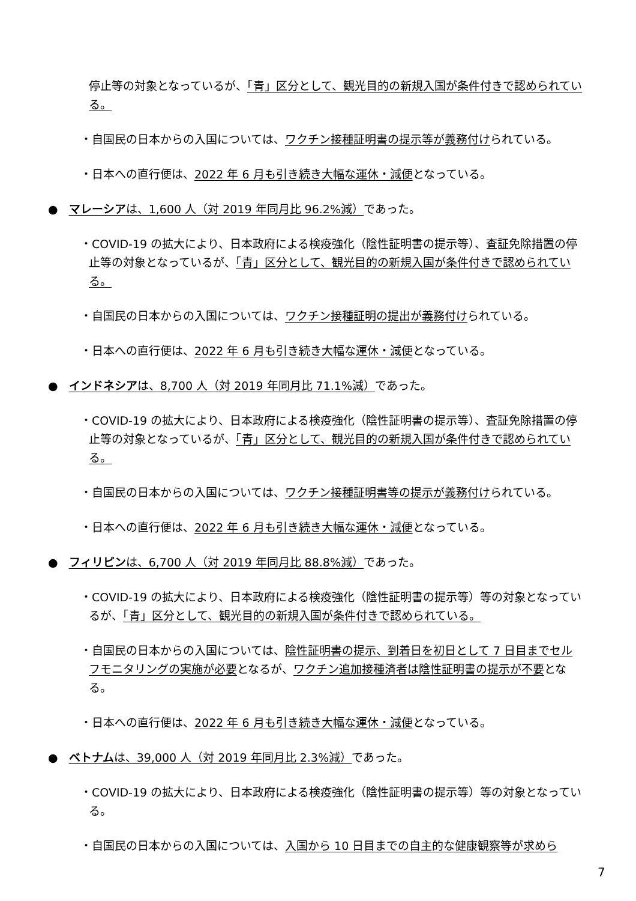停止等の対象となっているが、「青」区分として、観光目的の新規入国が条件付きで認められている。
・自国民の日本からの入国については、ワクチン接種証明書の提示等が義務付けられている。
・日本への直行便は、2022 年 6 月も引き続き大幅な運休・減便となっている。
● マレーシアは、1,600 人（対 2019 年同月比 96.2%減）であった。
・COVID-19 の拡大により、日本政府による検疫強化（陰性証明書の提示等）、査証免除措置の停止等の対象となっているが、「青」区分として、観光目的の新規入国が条件付きで認められている。
・自国民の日本からの入国については、ワクチン接種証明の提出が義務付けられている。
・日本への直行便は、2022 年 6 月も引き続き大幅な運休・減便となっている。
● インドネシアは、8,700 人（対 2019 年同月比 71.1%減）であった。
・COVID-19 の拡大により、日本政府による検疫強化（陰性証明書の提示等）、査証免除措置の停止等の対象となっているが、「青」区分として、観光目的の新規入国が条件付きで認められている。
・自国民の日本からの入国については、ワクチン接種証明書等の提示が義務付けられている。
・日本への直行便は、2022 年 6 月も引き続き大幅な運休・減便となっている。
● フィリピンは、6,700 人（対 2019 年同月比 88.8%減）であった。
・COVID-19 の拡大により、日本政府による検疫強化（陰性証明書の提示等）等の対象となっているが、「青」区分として、観光目的の新規入国が条件付きで認められている。
・自国民の日本からの入国については、陰性証明書の提示、到着日を初日として 7 日目までセルフモニタリングの実施が必要となるが、ワクチン追加接種済者は陰性証明書の提示が不要となる。
・日本への直行便は、2022 年 6 月も引き続き大幅な運休・減便となっている。
● ベトナムは、39,000 人（対 2019 年同月比 2.3%減）であった。
・COVID-19 の拡大により、日本政府による検疫強化（陰性証明書の提示等）等の対象となっている。
・自国民の日本からの入国については、入国から 10 日目までの自主的な健康観察等が求めら
7